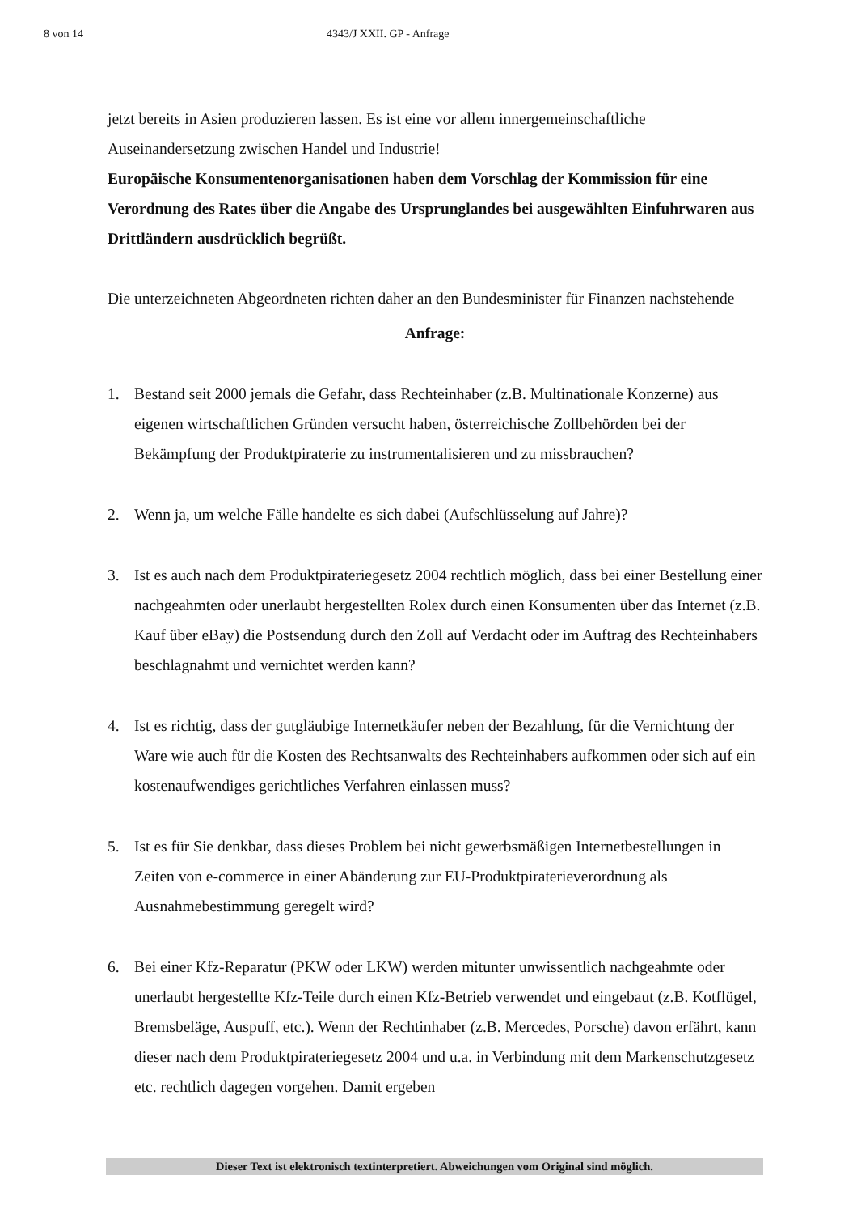8 von 14 4343/J XXII. GP - Anfrage
jetzt bereits in Asien produzieren lassen. Es ist eine vor allem innergemeinschaftliche Auseinandersetzung zwischen Handel und Industrie!
Europäische Konsumentenorganisationen haben dem Vorschlag der Kommission für eine Verordnung des Rates über die Angabe des Ursprunglandes bei ausgewählten Einfuhrwaren aus Drittländern ausdrücklich begrüßt.
Die unterzeichneten Abgeordneten richten daher an den Bundesminister für Finanzen nachstehende
Anfrage:
1. Bestand seit 2000 jemals die Gefahr, dass Rechteinhaber (z.B. Multinationale Konzerne) aus eigenen wirtschaftlichen Gründen versucht haben, österreichische Zollbehörden bei der Bekämpfung der Produktpiraterie zu instrumentalisieren und zu missbrauchen?
2. Wenn ja, um welche Fälle handelte es sich dabei (Aufschlüsselung auf Jahre)?
3. Ist es auch nach dem Produktpirateriegesetz 2004 rechtlich möglich, dass bei einer Bestellung einer nachgeahmten oder unerlaubt hergestellten Rolex durch einen Konsumenten über das Internet (z.B. Kauf über eBay) die Postsendung durch den Zoll auf Verdacht oder im Auftrag des Rechteinhabers beschlagnahmt und vernichtet werden kann?
4. Ist es richtig, dass der gutgläubige Internetkäufer neben der Bezahlung, für die Vernichtung der Ware wie auch für die Kosten des Rechtsanwalts des Rechteinhabers aufkommen oder sich auf ein kostenaufwendiges gerichtliches Verfahren einlassen muss?
5. Ist es für Sie denkbar, dass dieses Problem bei nicht gewerbsmäßigen Internetbestellungen in Zeiten von e-commerce in einer Abänderung zur EU-Produktpiraterieverordnung als Ausnahmebestimmung geregelt wird?
6. Bei einer Kfz-Reparatur (PKW oder LKW) werden mitunter unwissentlich nachgeahmte oder unerlaubt hergestellte Kfz-Teile durch einen Kfz-Betrieb verwendet und eingebaut (z.B. Kotflügel, Bremsbeläge, Auspuff, etc.). Wenn der Rechtinhaber (z.B. Mercedes, Porsche) davon erfährt, kann dieser nach dem Produktpirateriegesetz 2004 und u.a. in Verbindung mit dem Markenschutzgesetz etc. rechtlich dagegen vorgehen. Damit ergeben
Dieser Text ist elektronisch textinterpretiert. Abweichungen vom Original sind möglich.